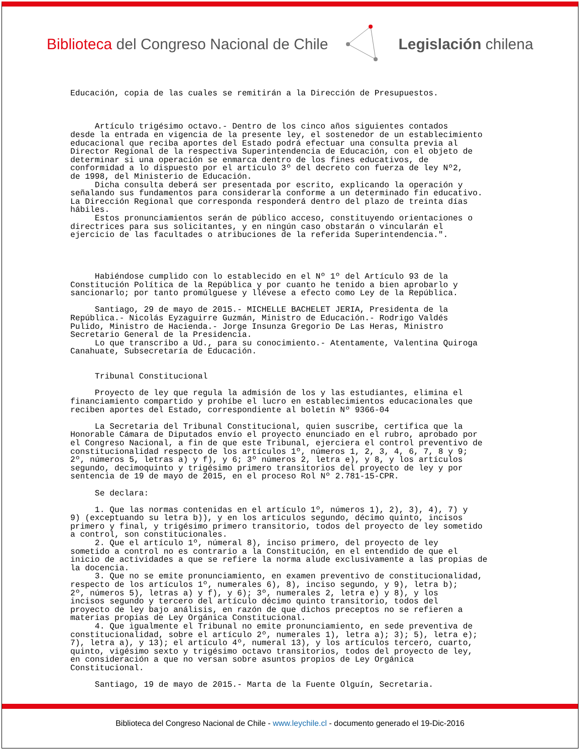Biblioteca del Congreso Nacional de Chile
Legislación chilena
Educación, copia de las cuales se remitirán a la Dirección de Presupuestos.
Artículo trigésimo octavo.- Dentro de los cinco años siguientes contados desde la entrada en vigencia de la presente ley, el sostenedor de un establecimiento educacional que reciba aportes del Estado podrá efectuar una consulta previa al Director Regional de la respectiva Superintendencia de Educación, con el objeto de determinar si una operación se enmarca dentro de los fines educativos, de conformidad a lo dispuesto por el artículo 3º del decreto con fuerza de ley Nº2, de 1998, del Ministerio de Educación. Dicha consulta deberá ser presentada por escrito, explicando la operación y señalando sus fundamentos para considerarla conforme a un determinado fin educativo. La Dirección Regional que corresponda responderá dentro del plazo de treinta días hábiles. Estos pronunciamientos serán de público acceso, constituyendo orientaciones o directrices para sus solicitantes, y en ningún caso obstarán o vincularán el ejercicio de las facultades o atribuciones de la referida Superintendencia.".
Habiéndose cumplido con lo establecido en el Nº 1º del Artículo 93 de la Constitución Política de la República y por cuanto he tenido a bien aprobarlo y sancionarlo; por tanto promúlguese y llévese a efecto como Ley de la República.
Santiago, 29 de mayo de 2015.- MICHELLE BACHELET JERIA, Presidenta de la República.- Nicolás Eyzaguirre Guzmán, Ministro de Educación.- Rodrigo Valdés Pulido, Ministro de Hacienda.- Jorge Insunza Gregorio De Las Heras, Ministro Secretario General de la Presidencia. Lo que transcribo a Ud., para su conocimiento.- Atentamente, Valentina Quiroga Canahuate, Subsecretaría de Educación.
Tribunal Constitucional
Proyecto de ley que regula la admisión de los y las estudiantes, elimina el financiamiento compartido y prohíbe el lucro en establecimientos educacionales que reciben aportes del Estado, correspondiente al boletín Nº 9366-04
La Secretaria del Tribunal Constitucional, quien suscribe, certifica que la Honorable Cámara de Diputados envío el proyecto enunciado en el rubro, aprobado por el Congreso Nacional, a fin de que este Tribunal, ejerciera el control preventivo de constitucionalidad respecto de los artículos 1º, números 1, 2, 3, 4, 6, 7, 8 y 9; 2º, números 5, letras a) y f), y 6; 3º números 2, letra e), y 8, y los artículos segundo, decimoquinto y trigésimo primero transitorios del proyecto de ley y por sentencia de 19 de mayo de 2015, en el proceso Rol Nº 2.781-15-CPR.
Se declara:
1. Que las normas contenidas en el artículo 1º, números 1), 2), 3), 4), 7) y 9) (exceptuando su letra b)), y en los artículos segundo, décimo quinto, incisos primero y final, y trigésimo primero transitorio, todos del proyecto de ley sometido a control, son constitucionales. 2. Que el artículo 1º, númeral 8), inciso primero, del proyecto de ley sometido a control no es contrario a la Constitución, en el entendido de que el inicio de actividades a que se refiere la norma alude exclusivamente a las propias de la docencia. 3. Que no se emite pronunciamiento, en examen preventivo de constitucionalidad, respecto de los artículos 1º, numerales 6), 8), inciso segundo, y 9), letra b); 2º, números 5), letras a) y f), y 6); 3º, numerales 2, letra e) y 8), y los incisos segundo y tercero del artículo décimo quinto transitorio, todos del proyecto de ley bajo análisis, en razón de que dichos preceptos no se refieren a materias propias de Ley Orgánica Constitucional. 4. Que igualmente el Tribunal no emite pronunciamiento, en sede preventiva de constitucionalidad, sobre el artículo 2º, numerales 1), letra a); 3); 5), letra e); 7), letra a), y 13); el artículo 4º, numeral 13), y los artículos tercero, cuarto, quinto, vigésimo sexto y trigésimo octavo transitorios, todos del proyecto de ley, en consideración a que no versan sobre asuntos propios de Ley Orgánica Constitucional.
Santiago, 19 de mayo de 2015.- Marta de la Fuente Olguín, Secretaria.
Biblioteca del Congreso Nacional de Chile - www.leychile.cl - documento generado el 19-Dic-2016